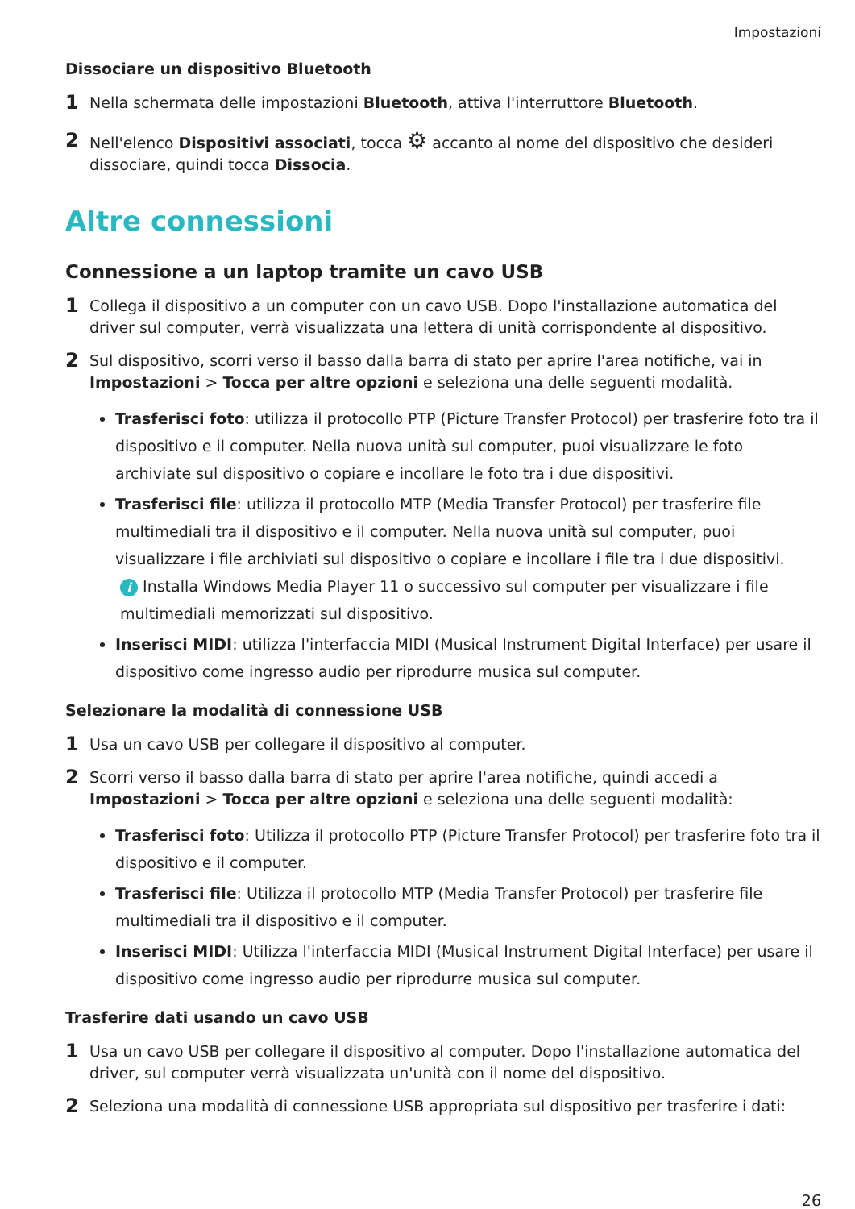Impostazioni
Dissociare un dispositivo Bluetooth
1 Nella schermata delle impostazioni Bluetooth, attiva l'interruttore Bluetooth.
2 Nell'elenco Dispositivi associati, tocca ⚙ accanto al nome del dispositivo che desideri dissociare, quindi tocca Dissocia.
Altre connessioni
Connessione a un laptop tramite un cavo USB
1 Collega il dispositivo a un computer con un cavo USB. Dopo l'installazione automatica del driver sul computer, verrà visualizzata una lettera di unità corrispondente al dispositivo.
2 Sul dispositivo, scorri verso il basso dalla barra di stato per aprire l'area notifiche, vai in Impostazioni > Tocca per altre opzioni e seleziona una delle seguenti modalità.
Trasferisci foto: utilizza il protocollo PTP (Picture Transfer Protocol) per trasferire foto tra il dispositivo e il computer. Nella nuova unità sul computer, puoi visualizzare le foto archiviate sul dispositivo o copiare e incollare le foto tra i due dispositivi.
Trasferisci file: utilizza il protocollo MTP (Media Transfer Protocol) per trasferire file multimediali tra il dispositivo e il computer. Nella nuova unità sul computer, puoi visualizzare i file archiviati sul dispositivo o copiare e incollare i file tra i due dispositivi.
i Installa Windows Media Player 11 o successivo sul computer per visualizzare i file multimediali memorizzati sul dispositivo.
Inserisci MIDI: utilizza l'interfaccia MIDI (Musical Instrument Digital Interface) per usare il dispositivo come ingresso audio per riprodurre musica sul computer.
Selezionare la modalità di connessione USB
1 Usa un cavo USB per collegare il dispositivo al computer.
2 Scorri verso il basso dalla barra di stato per aprire l'area notifiche, quindi accedi a Impostazioni > Tocca per altre opzioni e seleziona una delle seguenti modalità:
Trasferisci foto: Utilizza il protocollo PTP (Picture Transfer Protocol) per trasferire foto tra il dispositivo e il computer.
Trasferisci file: Utilizza il protocollo MTP (Media Transfer Protocol) per trasferire file multimediali tra il dispositivo e il computer.
Inserisci MIDI: Utilizza l'interfaccia MIDI (Musical Instrument Digital Interface) per usare il dispositivo come ingresso audio per riprodurre musica sul computer.
Trasferire dati usando un cavo USB
1 Usa un cavo USB per collegare il dispositivo al computer. Dopo l'installazione automatica del driver, sul computer verrà visualizzata un'unità con il nome del dispositivo.
2 Seleziona una modalità di connessione USB appropriata sul dispositivo per trasferire i dati:
26